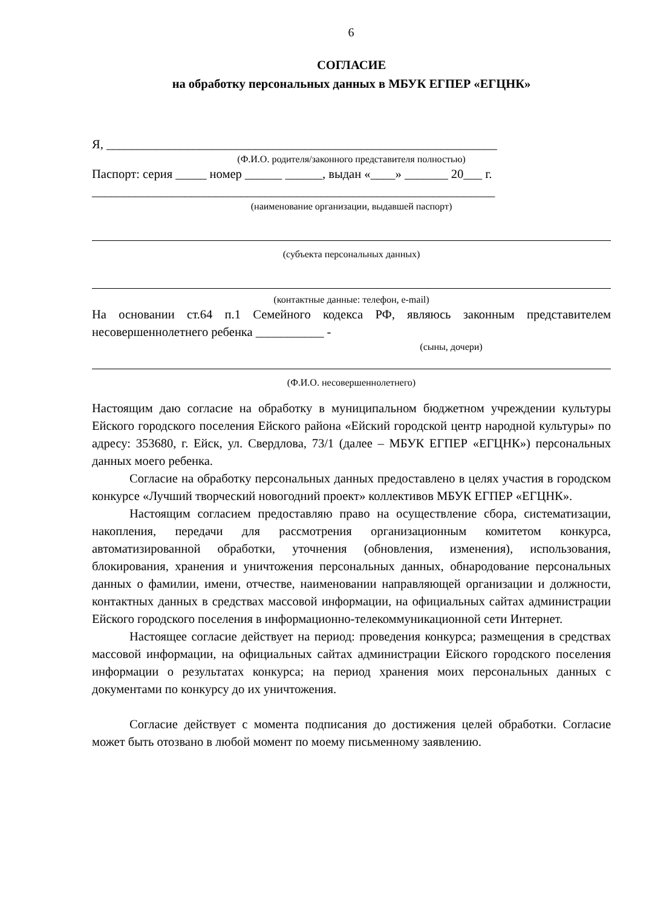6
СОГЛАСИЕ
на обработку персональных данных в МБУК ЕГПЕР «ЕГЦНК»
Я, _______________________________________________________________
(Ф.И.О. родителя/законного представителя полностью)
Паспорт: серия _____ номер ______ ______, выдан «____» _______ 20___ г.
_________________________________________________________________
(наименование организации, выдавшей паспорт)
(субъекта персональных данных)
(контактные данные: телефон, e-mail)
На основании ст.64 п.1 Семейного кодекса РФ, являюсь законным представителем несовершеннолетнего ребенка ___________ -
(сыны, дочери)
(Ф.И.О. несовершеннолетнего)
Настоящим даю согласие на обработку в муниципальном бюджетном учреждении культуры Ейского городского поселения Ейского района «Ейский городской центр народной культуры» по адресу: 353680, г. Ейск, ул. Свердлова, 73/1 (далее – МБУК ЕГПЕР «ЕГЦНК») персональных данных моего ребенка.
Согласие на обработку персональных данных предоставлено в целях участия в городском конкурсе «Лучший творческий новогодний проект» коллективов МБУК ЕГПЕР «ЕГЦНК».
Настоящим согласием предоставляю право на осуществление сбора, систематизации, накопления, передачи для рассмотрения организационным комитетом конкурса, автоматизированной обработки, уточнения (обновления, изменения), использования, блокирования, хранения и уничтожения персональных данных, обнародование персональных данных о фамилии, имени, отчестве, наименовании направляющей организации и должности, контактных данных в средствах массовой информации, на официальных сайтах администрации Ейского городского поселения в информационно-телекоммуникационной сети Интернет.
Настоящее согласие действует на период: проведения конкурса; размещения в средствах массовой информации, на официальных сайтах администрации Ейского городского поселения информации о результатах конкурса; на период хранения моих персональных данных с документами по конкурсу до их уничтожения.
Согласие действует с момента подписания до достижения целей обработки. Согласие может быть отозвано в любой момент по моему письменному заявлению.